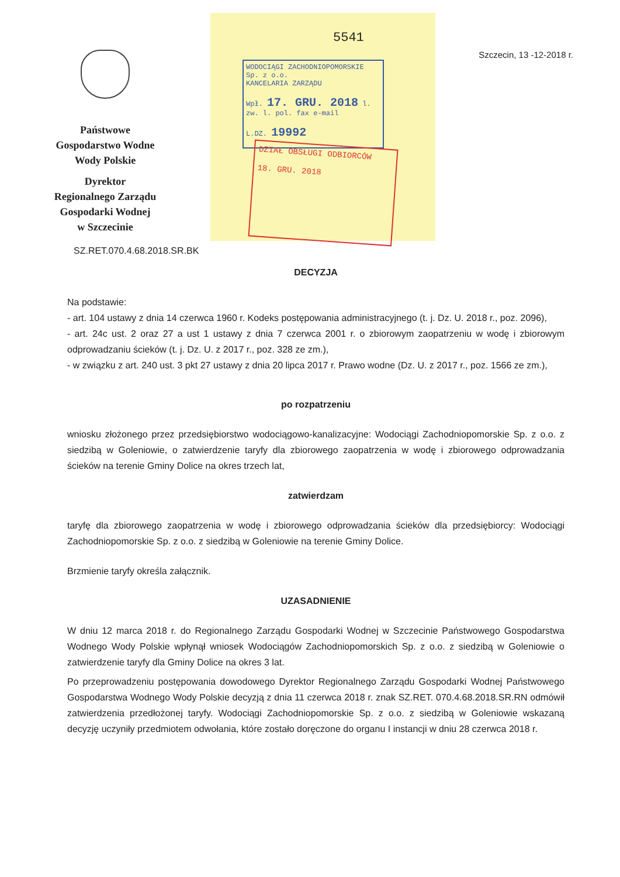Państwowe
Gospodarstwo Wodne
Wody Polskie
Dyrektor
Regionalnego Zarządu
Gospodarki Wodnej
w Szczecinie
5541
WODOCIĄGI ZACHODNIOPOMORSKIE Sp. z o.o.
KANCELARIA ZARZĄDU
Wpł. 17. GRU. 2018 l. zw. l. pol. fax e-mail
L.DZ. 19992
DZIAŁ OBSŁUGI ODBIORCÓW
18. GRU. 2018
Szczecin, 13 -12-2018 r.
SZ.RET.070.4.68.2018.SR.BK
DECYZJA
Na podstawie:
- art. 104 ustawy z dnia 14 czerwca 1960 r. Kodeks postępowania administracyjnego (t. j. Dz. U. 2018 r., poz. 2096),
- art. 24c ust. 2 oraz 27 a ust 1 ustawy z dnia 7 czerwca 2001 r. o zbiorowym zaopatrzeniu w wodę i zbiorowym odprowadzaniu ścieków (t. j. Dz. U. z 2017 r., poz. 328 ze zm.),
- w związku z art. 240 ust. 3 pkt 27 ustawy z dnia 20 lipca 2017 r. Prawo wodne (Dz. U. z 2017 r., poz. 1566 ze zm.),
po rozpatrzeniu
wniosku złożonego przez przedsiębiorstwo wodociągowo-kanalizacyjne: Wodociągi Zachodniopomorskie Sp. z o.o. z siedzibą w Goleniowie, o zatwierdzenie taryfy dla zbiorowego zaopatrzenia w wodę i zbiorowego odprowadzania ścieków na terenie Gminy Dolice na okres trzech lat,
zatwierdzam
taryfę dla zbiorowego zaopatrzenia w wodę i zbiorowego odprowadzania ścieków dla przedsiębiorcy: Wodociągi Zachodniopomorskie Sp. z o.o. z siedzibą w Goleniowie na terenie Gminy Dolice.
Brzmienie taryfy określa załącznik.
UZASADNIENIE
W dniu 12 marca 2018 r. do Regionalnego Zarządu Gospodarki Wodnej w Szczecinie Państwowego Gospodarstwa Wodnego Wody Polskie wpłynął wniosek Wodociągów Zachodniopomorskich Sp. z o.o. z siedzibą w Goleniowie o zatwierdzenie taryfy dla Gminy Dolice na okres 3 lat.
Po przeprowadzeniu postępowania dowodowego Dyrektor Regionalnego Zarządu Gospodarki Wodnej Państwowego Gospodarstwa Wodnego Wody Polskie decyzją z dnia 11 czerwca 2018 r. znak SZ.RET. 070.4.68.2018.SR.RN odmówił zatwierdzenia przedłożonej taryfy. Wodociągi Zachodniopomorskie Sp. z o.o. z siedzibą w Goleniowie wskazaną decyzję uczyniły przedmiotem odwołania, które zostało doręczone do organu I instancji w dniu 28 czerwca 2018 r.